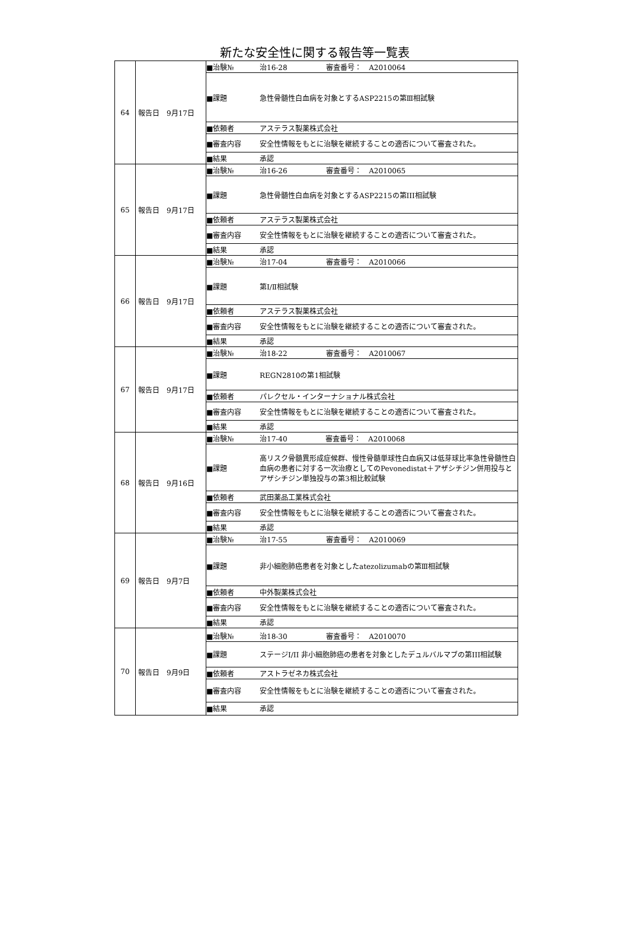新たな安全性に関する報告等一覧表
| 64 | 報告日 9月17日 | / ■治験№ / 治16-28 / 審査番号： A2010064 / / ■課題 / 急性骨髄性白血病を対象とするASP2215の第Ⅲ相試験 / / / ■依頼者 / アステラス製薬株式会社 / / / ■審査内容 / 安全性情報をもとに治験を継続することの適否について審査された。 / / / ■結果 / 承認 / / |
| 65 | 報告日 9月17日 | / ■治験№ / 治16-26 / 審査番号： A2010065 / / ■課題 / 急性骨髄性白血病を対象とするASP2215の第III相試験 / / / ■依頼者 / アステラス製薬株式会社 / / / ■審査内容 / 安全性情報をもとに治験を継続することの適否について審査された。 / / / ■結果 / 承認 / / |
| 66 | 報告日 9月17日 | / ■治験№ / 治17-04 / 審査番号： A2010066 / / ■課題 / 第Ⅰ/Ⅱ相試験 / / / ■依頼者 / アステラス製薬株式会社 / / / ■審査内容 / 安全性情報をもとに治験を継続することの適否について審査された。 / / / ■結果 / 承認 / / |
| 67 | 報告日 9月17日 | / ■治験№ / 治18-22 / 審査番号： A2010067 / / ■課題 / REGN2810の第1相試験 / / / ■依頼者 / パレクセル・インターナショナル株式会社 / / / ■審査内容 / 安全性情報をもとに治験を継続することの適否について審査された。 / / / ■結果 / 承認 / / |
| 68 | 報告日 9月16日 | / ■治験№ / 治17-40 / 審査番号： A2010068 / / ■課題 / 高リスク骨髄異形成症候群、慢性骨髄単球性白血病又は低芽球比率急性骨髄性白血病の患者に対する一次治療としてのPevonedistat＋アザシチジン併用投与とアザシチジン単独投与の第3相比較試験 / / / ■依頼者 / 武田薬品工業株式会社 / / / ■審査内容 / 安全性情報をもとに治験を継続することの適否について審査された。 / / / ■結果 / 承認 / / |
| 69 | 報告日 9月7日 | / ■治験№ / 治17-55 / 審査番号： A2010069 / / ■課題 / 非小細胞肺癌患者を対象としたatezolizumabの第Ⅲ相試験 / / / ■依頼者 / 中外製薬株式会社 / / / ■審査内容 / 安全性情報をもとに治験を継続することの適否について審査された。 / / / ■結果 / 承認 / / |
| 70 | 報告日 9月9日 | / ■治験№ / 治18-30 / 審査番号： A2010070 / / ■課題 / ステージI/II 非小細胞肺癌の患者を対象としたデュルバルマブの第III相試験 / / / ■依頼者 / アストラゼネカ株式会社 / / / ■審査内容 / 安全性情報をもとに治験を継続することの適否について審査された。 / / / ■結果 / 承認 / / |